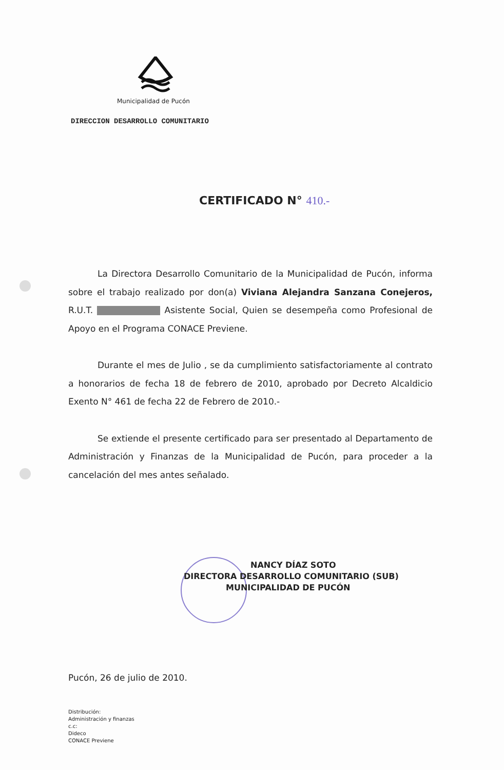Municipalidad de Pucón
DIRECCION DESARROLLO COMUNITARIO
CERTIFICADO N° 410.-
La Directora Desarrollo Comunitario de la Municipalidad de Pucón, informa sobre el trabajo realizado por don(a) Viviana Alejandra Sanzana Conejeros, R.U.T. Asistente Social, Quien se desempeña como Profesional de Apoyo en el Programa CONACE Previene.
Durante el mes de Julio , se da cumplimiento satisfactoriamente al contrato a honorarios de fecha 18 de febrero de 2010, aprobado por Decreto Alcaldicio Exento N° 461 de fecha 22 de Febrero de 2010.-
Se extiende el presente certificado para ser presentado al Departamento de Administración y Finanzas de la Municipalidad de Pucón, para proceder a la cancelación del mes antes señalado.
NANCY DÍAZ SOTO
DIRECTORA DESARROLLO COMUNITARIO (SUB)
MUNICIPALIDAD DE PUCÓN
Pucón, 26 de julio de 2010.
Distribución:
Administración y finanzas
c.c:
Dideco
CONACE Previene